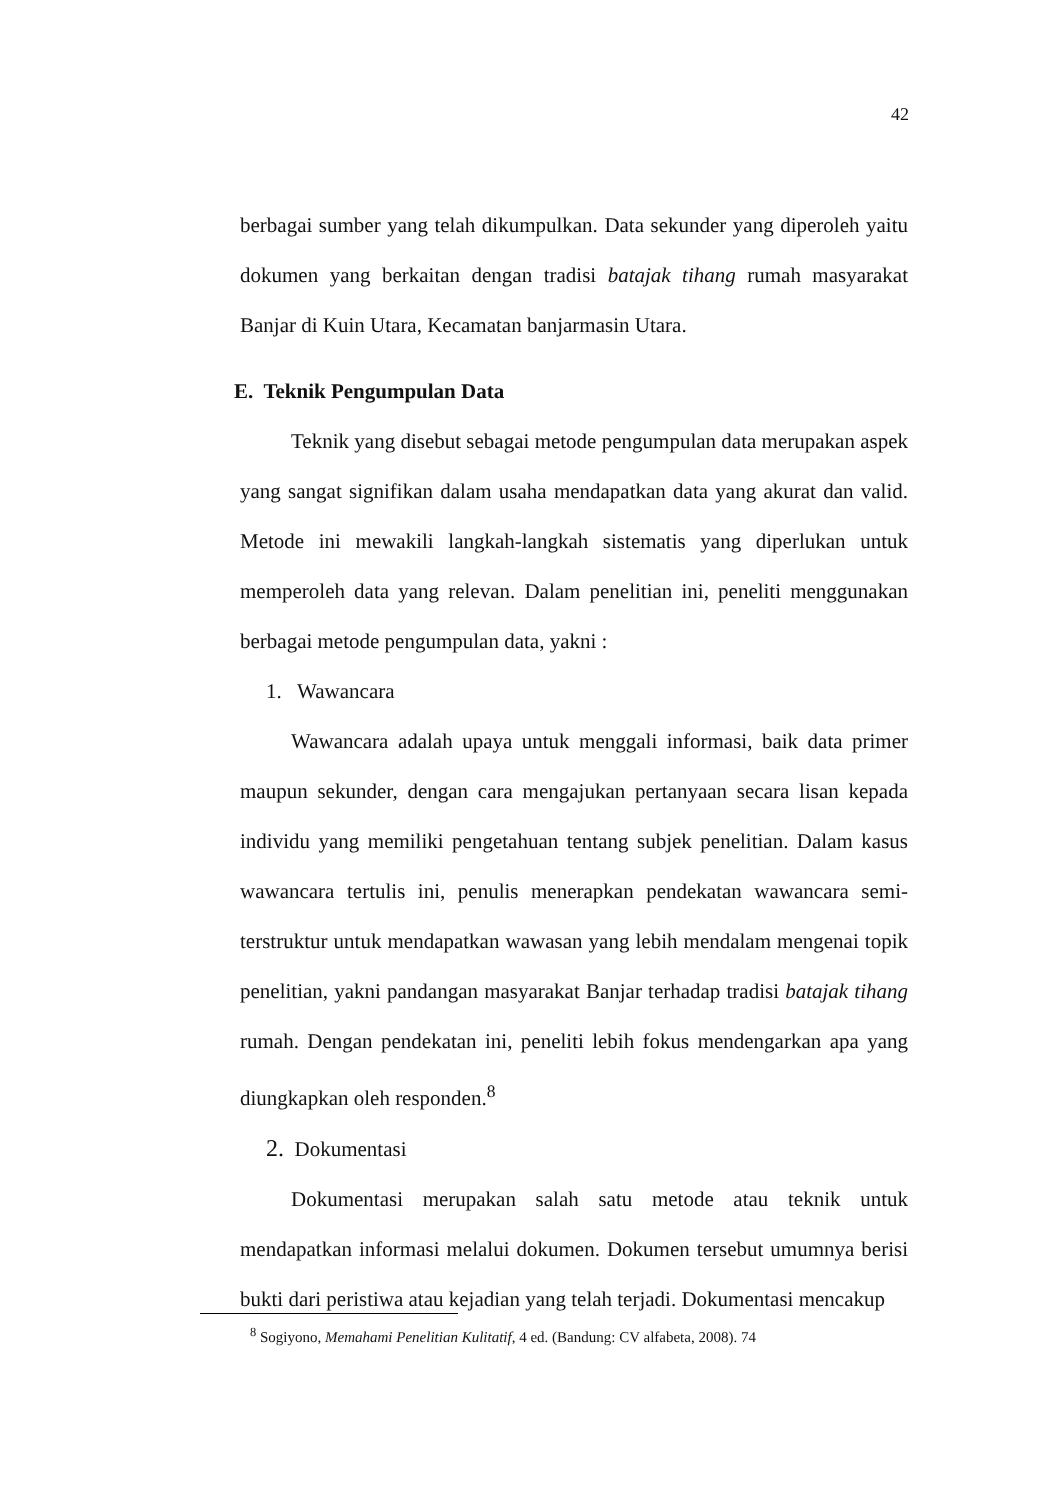42
berbagai sumber yang telah dikumpulkan. Data sekunder yang diperoleh yaitu dokumen yang berkaitan dengan tradisi batajak tihang rumah masyarakat Banjar di Kuin Utara, Kecamatan banjarmasin Utara.
E. Teknik Pengumpulan Data
Teknik yang disebut sebagai metode pengumpulan data merupakan aspek yang sangat signifikan dalam usaha mendapatkan data yang akurat dan valid. Metode ini mewakili langkah-langkah sistematis yang diperlukan untuk memperoleh data yang relevan. Dalam penelitian ini, peneliti menggunakan berbagai metode pengumpulan data, yakni :
1. Wawancara
Wawancara adalah upaya untuk menggali informasi, baik data primer maupun sekunder, dengan cara mengajukan pertanyaan secara lisan kepada individu yang memiliki pengetahuan tentang subjek penelitian. Dalam kasus wawancara tertulis ini, penulis menerapkan pendekatan wawancara semi-terstruktur untuk mendapatkan wawasan yang lebih mendalam mengenai topik penelitian, yakni pandangan masyarakat Banjar terhadap tradisi batajak tihang rumah. Dengan pendekatan ini, peneliti lebih fokus mendengarkan apa yang diungkapkan oleh responden.<sup>8</sup>
2. Dokumentasi
Dokumentasi merupakan salah satu metode atau teknik untuk mendapatkan informasi melalui dokumen. Dokumen tersebut umumnya berisi bukti dari peristiwa atau kejadian yang telah terjadi. Dokumentasi mencakup
<sup>8</sup> Sogiyono, Memahami Penelitian Kulitatif, 4 ed. (Bandung: CV alfabeta, 2008). 74